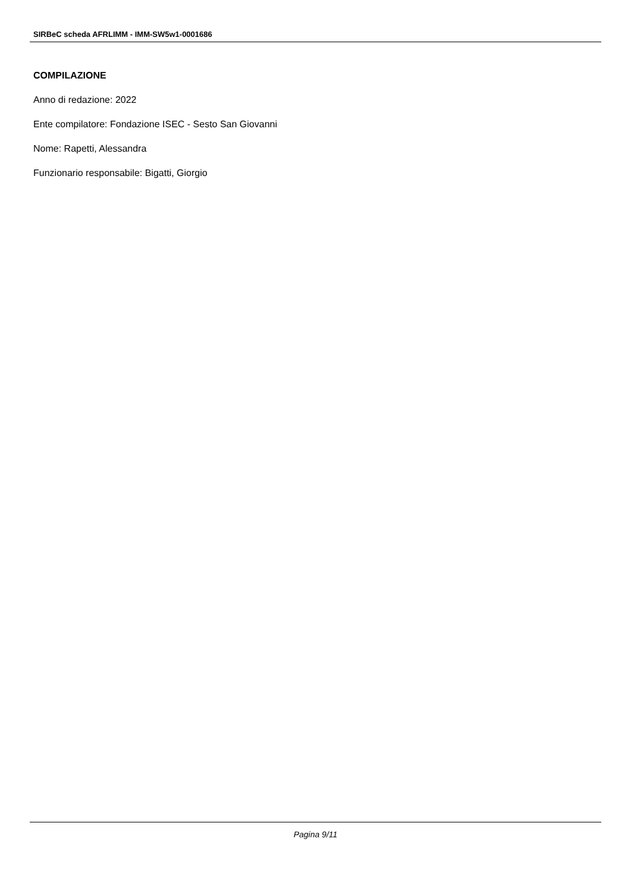SIRBeC scheda AFRLIMM - IMM-SW5w1-0001686
COMPILAZIONE
Anno di redazione: 2022
Ente compilatore: Fondazione ISEC - Sesto San Giovanni
Nome: Rapetti, Alessandra
Funzionario responsabile: Bigatti, Giorgio
Pagina 9/11